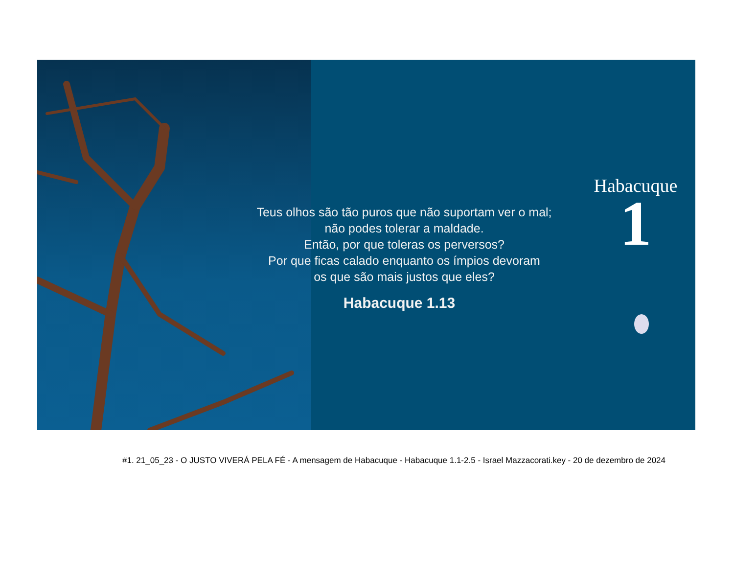Teus olhos são tão puros que não suportam ver o mal;
não podes tolerar a maldade.
Então, por que toleras os perversos?
Por que ficas calado enquanto os ímpios devoram
os que são mais justos que eles?
Habacuque 1.13
Habacuque
1
#1. 21_05_23 - O JUSTO VIVERÁ PELA FÉ - A mensagem de Habacuque - Habacuque 1.1-2.5 - Israel Mazzacorati.key - 20 de dezembro de 2024